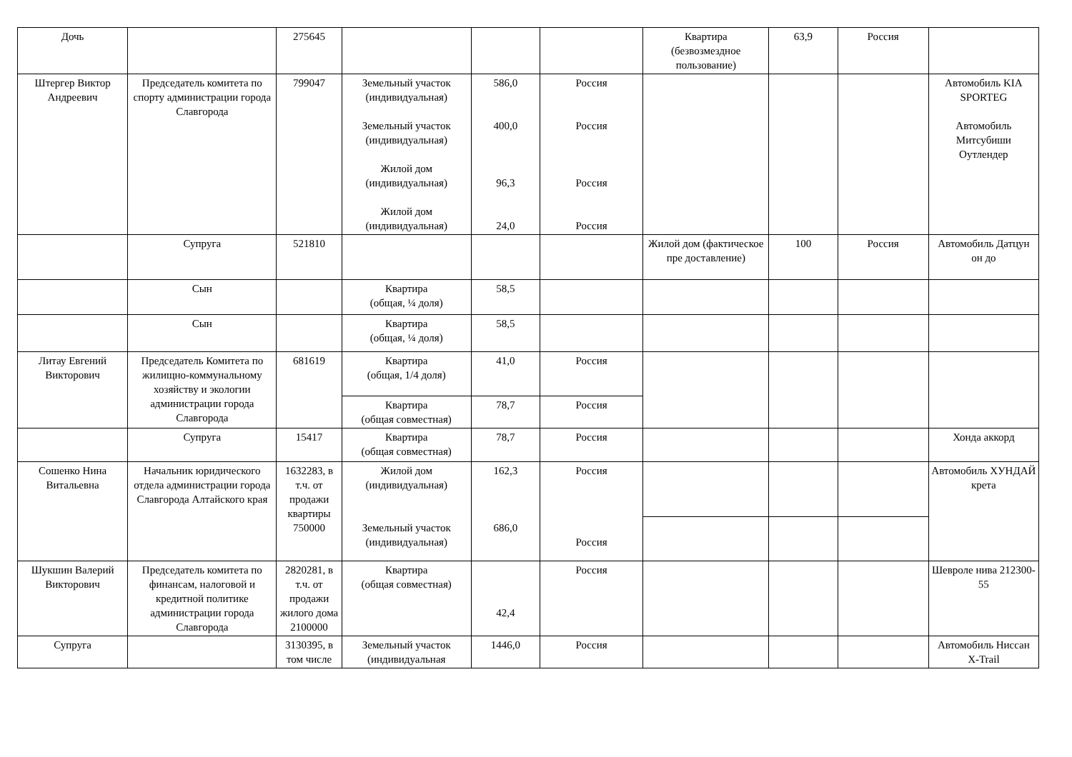| Дочь | | 275645 | | | | Квартира (безвозмездное пользование) | 63,9 | Россия | |
| Штергер Виктор Андреевич | Председатель комитета по спорту администрации города Славгорода | 799047 | Земельный участок (индивидуальная) Земельный участок (индивидуальная) Жилой дом (индивидуальная) Жилой дом (индивидуальная) | 586,0 400,0 96,3 24,0 | Россия Россия Россия Россия | | | | Автомобиль KIA SPORTEG Автомобиль Митсубиши Оутлендер |
| | Супруга | 521810 | | | | Жилой дом (фактическое пре доставление) | 100 | Россия | Автомобиль Датцун он до |
| | Сын | | Квартира (общая, ¼ доля) | 58,5 | | | | | |
| | Сын | | Квартира (общая, ¼ доля) | 58,5 | | | | | |
| Литау Евгений Викторович | Председатель Комитета по жилищно-коммунальному хозяйству и экологии администрации города Славгорода | 681619 | Квартира (общая, 1/4 доля) | 41,0 | Россия | | | | |
| | | | Квартира (общая совместная) | 78,7 | Россия | | | | |
| | Супруга | 15417 | Квартира (общая совместная) | 78,7 | Россия | | | | Хонда аккорд |
| Сошенко Нина Витальевна | Начальник юридического отдела администрации города Славгорода Алтайского края | 1632283, в т.ч. от продажи квартиры 750000 | Жилой дом (индивидуальная) Земельный участок (индивидуальная) | 162,3 686,0 | Россия Россия | | | | Автомобиль ХУНДАЙ крета |
| Шукшин Валерий Викторович | Председатель комитета по финансам, налоговой и кредитной политике администрации города Славгорода | 2820281, в т.ч. от продажи жилого дома 2100000 | Квартира (общая совместная) | 42,4 | Россия | | | | Шевроле нива 212300-55 |
| Супруга | | 3130395, в том числе | Земельный участок (индивидуальная | 1446,0 | Россия | | | | Автомобиль Ниссан X-Trail |